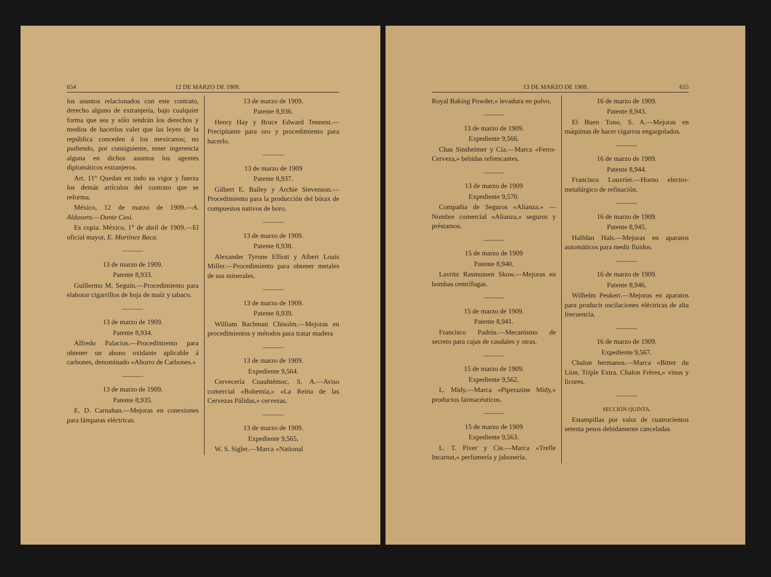654 12 DE MARZO DE 1909.
los asuntos relacionados con este contrato, derecho alguno de extranjería, bajo cualquier forma que sea y sólo tendrán los derechos y medios de hacerlos valer que las leyes de la república conceden á los mexicanos; no pudiendo, por consiguiente, tener ingerencia alguna en dichos asuntos los agentes diplomáticos extranjeros.
Art. 11° Quedan en todo su vigor y fuerza los demás artículos del contrato que se reforma.
México, 12 de marzo de 1909.—A. Aldasoro.—Dante Cusi.
Es copia. México, 1° de abril de 1909.—El oficial mayor, E. Martínez Baca.
———
13 de marzo de 1909.
Patente 8,933.
Guillermo M. Seguín.—Procedimiento para elaborar cigarrillos de hoja de maíz y tabaco.
———
13 de marzo de 1909.
Patente 8,934.
Alfredo Palacios.—Procedimiento para obtener un abono oxidante aplicable á carbones, denominado «Ahorro de Carbones.»
———
13 de marzo de 1909.
Patente 8,935.
E. D. Carnahan.—Mejoras en conexiones para lámparas eléctricas.
13 de marzo de 1909.
Patente 8,936.
Henry Hay y Bruce Edward Tennent.—Precipitante para oro y procedimiento para hacerlo.
———
13 de marzo de 1909
Patente 8,937.
Gilbert E. Bailey y Archie Stevenson.—Procedimiento para la producción del bórax de compuestos nativos de boro.
———
13 de marzo de 1909.
Patente 8,938.
Alexander Tyrone Elliott y Albert Louis Miller.—Procedimiento para obtener metales de sus minerales.
———
13 de marzo de 1909.
Patente 8,939.
William Bachman Chisolm.—Mejoras en procedimientos y métodos para tratar madera
———
13 de marzo de 1909.
Expediente 9,564.
Cervecería Cuauhtémoc, S. A.—Aviso comercial «Bohemia,» «La Reina de las Cervezas Pálidas,» cervezas.
———
13 de marzo de 1909.
Expediente 9,565.
W. S. Sigler.—Marca «National
13 DE MARZO DE 1909. 655
Royal Baking Powder,» levadura en polvo.
———
13 de marzo de 1909.
Expediente 9,566.
Chas Sinsheimer y Cía.—Marca «Ferro-Cerveza,» bebidas refrescantes.
———
13 de marzo de 1909
Expediente 9,570.
Compañía de Seguros «Alianza.» —Nombre comercial «Alianza,» seguros y préstamos.
———
15 de marzo de 1909
Patente 8,940.
Lavritz Rasmussen Skow.—Mejoras en bombas centrífugas.
———
15 de marzo de 1909.
Patente 8,941.
Francisco Padrós.—Mecanismo de secreto para cajas de caudales y otras.
———
15 de marzo de 1909.
Expediente 9,562.
L. Midy.—Marca «Piperazine Midy,» productos farmacéuticos.
———
15 de marzo de 1909
Expediente 9,563.
L. T. Piver y Cie.—Marca «Trefle Incarnat,» perfumería y jabonería.
16 de marzo de 1909.
Patente 8,943.
El Buen Tono, S. A.—Mejoras en máquinas de hacer cigarros engargolados.
———
16 de marzo de 1909.
Patente 8,944.
Francisco Louvrier.—Horno electro-metalúrgico de refinación.
———
16 de marzo de 1909.
Patente 8,945.
Halfdan Hals.—Mejoras en aparatos automáticos para medir fluidos.
———
16 de marzo de 1909.
Patente 8,946.
Wilhelm Peukert.—Mejoras en aparatos para producir oscilaciones eléctricas de alta frecuencia.
———
16 de marzo de 1909.
Expediente 9,567.
Chalon hermanos.—Marca «Bitter du Lion. Triple Extra. Chalon Frères,» vinos y licores.
———
SECCIÓN QUINTA.
Estampillas por valor de cuatrocientos setenta pesos debidamente canceladas